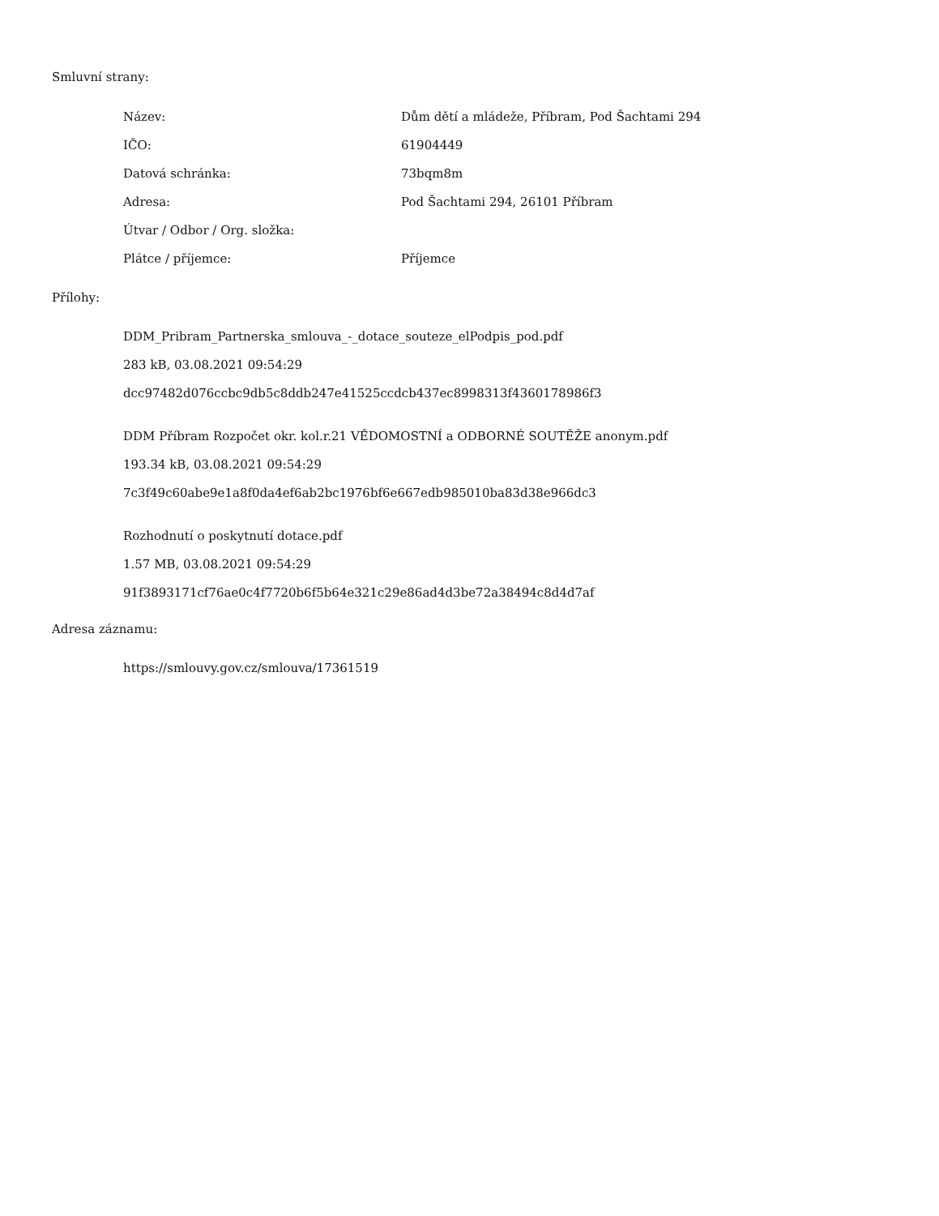Smluvní strany:
| Název: | Dům dětí a mládeže, Příbram, Pod Šachtami 294 |
| IČO: | 61904449 |
| Datová schránka: | 73bqm8m |
| Adresa: | Pod Šachtami 294, 26101 Příbram |
| Útvar / Odbor / Org. složka: | |
| Plátce / příjemce: | Příjemce |
Přílohy:
DDM_Pribram_Partnerska_smlouva_-_dotace_souteze_elPodpis_pod.pdf
283 kB, 03.08.2021 09:54:29
dcc97482d076ccbc9db5c8ddb247e41525ccdcb437ec8998313f4360178986f3
DDM Příbram Rozpočet okr. kol.r.21 VĚDOMOSTNÍ a ODBORNÉ SOUTĚŽE anonym.pdf
193.34 kB, 03.08.2021 09:54:29
7c3f49c60abe9e1a8f0da4ef6ab2bc1976bf6e667edb985010ba83d38e966dc3
Rozhodnutí o poskytnutí dotace.pdf
1.57 MB, 03.08.2021 09:54:29
91f3893171cf76ae0c4f7720b6f5b64e321c29e86ad4d3be72a38494c8d4d7af
Adresa záznamu:
https://smlouvy.gov.cz/smlouva/17361519